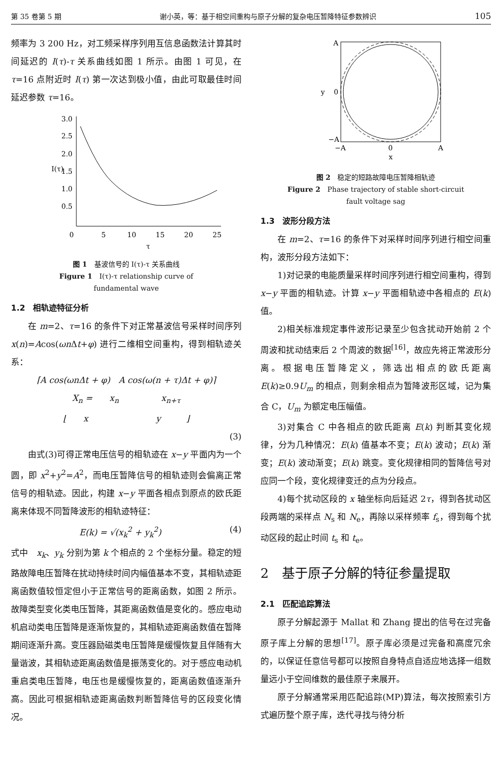第 35 卷第 5 期 谢小英，等：基于相空间重构与原子分解的复杂电压暂降特征参数辨识 105
频率为 3 200 Hz，对工频采样序列用互信息函数法计算其时间延迟的 I(τ)-τ 关系曲线如图 1 所示。由图 1 可见，在 τ=16 点附近时 I(τ) 第一次达到极小值，由此可取最佳时间延迟参数 τ=16。
3.0
2.5
2.0
1.5
1.0
0.5
0
5
10
15
20
25
τ
I(τ)
图 1　基波信号的 I(τ)-τ 关系曲线
Figure 1　I(τ)-τ relationship curve of
fundamental wave
1.2　相轨迹特征分析
在 m=2、τ=16 的条件下对正常基波信号采样时间序列 x(n)=Acos(ωn Δt+φ) 进行二维相空间重构，得到相轨迹关系：
⌈A cos(ωnΔt + φ)　A cos(ω(n + τ)Δt + φ)⌉
X<sub>n</sub> =　　x<sub>n</sub>　　　　　x<sub>n+τ</sub>
⌊　　x　　　　　　　　y　　　⌋
(3)
由式(3)可得正常电压信号的相轨迹在 x−y 平面内为一个圆，即 x<sup>2</sup>+y<sup>2</sup>=A<sup>2</sup>，而电压暂降信号的相轨迹则会偏离正常信号的相轨迹。因此，构建 x−y 平面各相点到原点的欧氏距离来体现不同暂降波形的相轨迹特征：
E(k) = √(x<sub>k</sub><sup>2</sup> + y<sub>k</sub><sup>2</sup>) (4)
式中　x<sub>k</sub>、y<sub>k</sub> 分别为第 k 个相点的 2 个坐标分量。稳定的短路故障电压暂降在扰动持续时间内幅值基本不变，其相轨迹距离函数值较恒定但小于正常信号的距离函数，如图 2 所示。故障类型变化类电压暂降，其距离函数值是变化的。感应电动机启动类电压暂降是逐渐恢复的，其相轨迹距离函数值在暂降期间逐渐升高。变压器励磁类电压暂降是缓慢恢复且伴随有大量谐波，其相轨迹距离函数值是振荡变化的。对于感应电动机重启类电压暂降，电压也是缓慢恢复的，距离函数值逐渐升高。因此可根据相轨迹距离函数判断暂降信号的区段变化情况。
A
y
0
−A
−A
0
A
x
图 2　稳定的短路故障电压暂降相轨迹
Figure 2　Phase trajectory of stable short-circuit
fault voltage sag
1.3　波形分段方法
在 m=2、τ=16 的条件下对采样时间序列进行相空间重构，波形分段方法如下：
1)对记录的电能质量采样时间序列进行相空间重构，得到 x−y 平面的相轨迹。计算 x−y 平面相轨迹中各相点的 E(k) 值。
2)相关标准规定事件波形记录至少包含扰动开始前 2 个周波和扰动结束后 2 个周波的数据<sup>[16]</sup>，故应先将正常波形分离。根据电压暂降定义，筛选出相点的欧氏距离 E(k)≥0.9U<sub>m</sub> 的相点，则剩余相点为暂降波形区域，记为集合 C，U<sub>m</sub> 为额定电压幅值。
3)对集合 C 中各相点的欧氏距离 E(k) 判断其变化规律，分为几种情况：E(k) 值基本不变；E(k) 波动；E(k) 渐变；E(k) 波动渐变；E(k) 跳变。变化规律相同的暂降信号对应同一个段，变化规律变迁的点为分段点。
4)每个扰动区段的 x 轴坐标向后延迟 2τ，得到各扰动区段两端的采样点 N<sub>s</sub> 和 N<sub>e</sub>，再除以采样频率 f<sub>s</sub>，得到每个扰动区段的起止时间 t<sub>s</sub> 和 t<sub>e</sub>。
2　基于原子分解的特征参量提取
2.1　匹配追踪算法
原子分解起源于 Mallat 和 Zhang 提出的信号在过完备原子库上分解的思想<sup>[17]</sup>。原子库必须是过完备和高度冗余的，以保证任意信号都可以按照自身特点自适应地选择一组数量远小于空间维数的最佳原子来展开。
原子分解通常采用匹配追踪(MP)算法，每次按照索引方式遍历整个原子库，迭代寻找与待分析